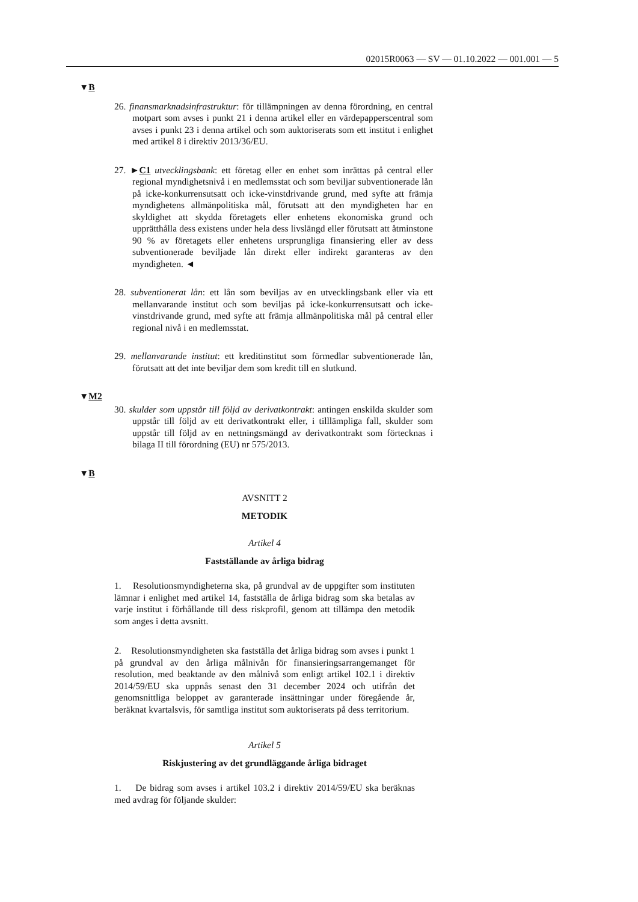02015R0063 — SV — 01.10.2022 — 001.001 — 5
▼B
26. finansmarknadsinfrastruktur: för tillämpningen av denna förordning, en central motpart som avses i punkt 21 i denna artikel eller en värdepapperscentral som avses i punkt 23 i denna artikel och som auktoriserats som ett institut i enlighet med artikel 8 i direktiv 2013/36/EU.
27. ►C1 utvecklingsbank: ett företag eller en enhet som inrättas på central eller regional myndighetsnivå i en medlemsstat och som beviljar subventionerade lån på icke-konkurrensutsatt och icke-vinstdrivande grund, med syfte att främja myndighetens allmänpolitiska mål, förutsatt att den myndigheten har en skyldighet att skydda företagets eller enhetens ekonomiska grund och upprätthålla dess existens under hela dess livslängd eller förutsatt att åtminstone 90 % av företagets eller enhetens ursprungliga finansiering eller av dess subventionerade beviljade lån direkt eller indirekt garanteras av den myndigheten. ◄
28. subventionerat lån: ett lån som beviljas av en utvecklingsbank eller via ett mellanvarande institut och som beviljas på icke-konkurrensutsatt och icke-vinstdrivande grund, med syfte att främja allmänpolitiska mål på central eller regional nivå i en medlemsstat.
29. mellanvarande institut: ett kreditinstitut som förmedlar subventionerade lån, förutsatt att det inte beviljar dem som kredit till en slutkund.
▼M2
30. skulder som uppstår till följd av derivatkontrakt: antingen enskilda skulder som uppstår till följd av ett derivatkontrakt eller, i tilllämpliga fall, skulder som uppstår till följd av en nettningsmängd av derivatkontrakt som förtecknas i bilaga II till förordning (EU) nr 575/2013.
▼B
AVSNITT 2
METODIK
Artikel 4
Fastställande av årliga bidrag
1. Resolutionsmyndigheterna ska, på grundval av de uppgifter som instituten lämnar i enlighet med artikel 14, fastställa de årliga bidrag som ska betalas av varje institut i förhållande till dess riskprofil, genom att tillämpa den metodik som anges i detta avsnitt.
2. Resolutionsmyndigheten ska fastställa det årliga bidrag som avses i punkt 1 på grundval av den årliga målnivån för finansieringsarrangemanget för resolution, med beaktande av den målnivå som enligt artikel 102.1 i direktiv 2014/59/EU ska uppnås senast den 31 december 2024 och utifrån det genomsnittliga beloppet av garanterade insättningar under föregående år, beräknat kvartalsvis, för samtliga institut som auktoriserats på dess territorium.
Artikel 5
Riskjustering av det grundläggande årliga bidraget
1. De bidrag som avses i artikel 103.2 i direktiv 2014/59/EU ska beräknas med avdrag för följande skulder: